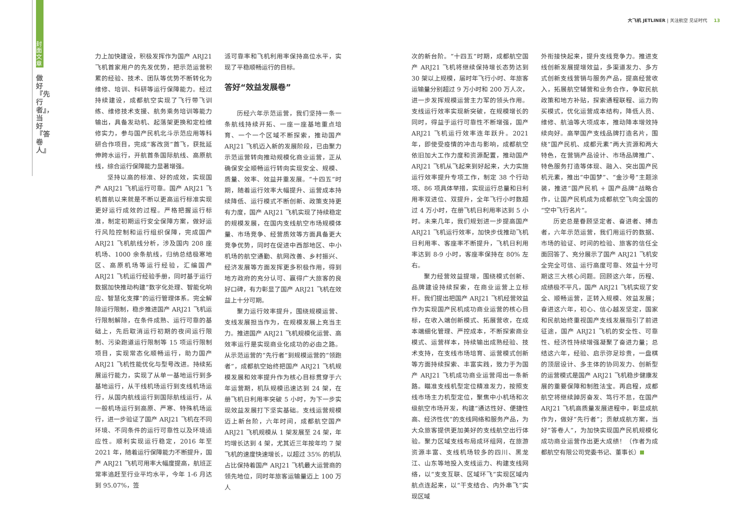封面文章
做好『先行者』，当好『答卷人』
大飞机 JETLINER | 关注航空 见证时代 13
力上加快建设，积极发挥作为国产 ARJ21 飞机首家用户的先发优势，把示范运营积累的经验、技术、团队等优势不断转化为维修、培训、科研等运行保障能力。经过持续建设，成都航空实现了飞行带飞训练、维修技术支援、航务乘务培训等能力输出，具备发动机、起落架更换和定检维修实力，参与国产民机北斗示范应用等科研合作项目，完成“客改货”首飞，获批延伸跨水运行，开航首条国际航线、高原航线，综合运行保障能力显著增强。
坚持以高的标准、好的成效，实现国产 ARJ21 飞机运行可靠。国产 ARJ21 飞机首航以来就是不断以更高运行标准实现更好运行成效的过程。严格把握运行标准，制定初期运行安全保障方案，做好运行风险控制和运行组织保障，完成国产 ARJ21 飞机航线分析，涉及国内 208 座机场、1000 余条航线，归纳总结极寒地区、高原机场等运行经验，汇编国产 ARJ21 飞机运行经验手册，同时基于运行数据加快推动构建“数字化处理、智能化响应、智慧化支撑”的运行管理体系。完全解除运行限制，稳步推进国产 ARJ21 飞机运行限制解除，在条件成熟、运行可靠的基础上，先后取消运行初期的夜间运行限制、污染跑道运行限制等 15 项运行限制项目，实现常态化顺畅运行，助力国产 ARJ21 飞机性能优化与型号改进。持续拓展运行能力，实现了从单一基地运行到多基地运行，从干线机场运行到支线机场运行，从国内航线运行到国际航线运行，从一般机场运行到高原、严寒、特殊机场运行，进一步验证了国产 ARJ21 飞机在不同环境、不同条件的运行可靠性以及环境适应性。顺利实现运行稳定，2016 年至 2021 年，随着运行保障能力不断提升，国产 ARJ21 飞机可用率大幅度提高，航班正常率追赶至行业平均水平，今年 1-6 月达到 95.07%，签
派可靠率和飞机利用率保持高位水平，实现了平稳顺畅运行的目标。
答好“效益发展卷”
历经六年示范运营，我们坚持一条一条航线持续开拓、一座一座基地重点培育、一个一个区域不断探索，推动国产 ARJ21 飞机迈入新的发展阶段，已由聚力示范运营转向推动规模化商业运营，正从确保安全顺畅运行转向实现安全、规模、质量、效率、效益并重发展。“十四五”时期，随着运行效率大幅提升、运营成本持续降低、运行模式不断创新、政策支持更有力度，国产 ARJ21 飞机实现了持续稳定的规模发展，在国内支线航空市场规模体量、市场竞争、经营质效等方面具备更大竞争优势，同时在促进中西部地区、中小机场的航空通勤、航网改善、乡村振兴、经济发展等方面发挥更多积极作用，得到地方政府的充分认可、赢得广大旅客的良好口碑，有力彰显了国产 ARJ21 飞机在效益上十分可期。
聚力运行效率提升，围绕规模运营、支线发展担当作为，在规模发展上充当主力。推进国产 ARJ21 飞机规模化运营、高效率运行是实现商业化成功的必由之路。从示范运营的“先行者”到规模运营的“领跑者”，成都航空始终把国产 ARJ21 飞机规模发展和效率提升作为核心目标贯穿于六年运营期，机队规模迅速达到 24 架，在册飞机日利用率突破 5 小时，为下一步实现效益发展打下坚实基础。支线运营规模迈上新台阶，六年时间，成都航空国产 ARJ21 飞机规模从 1 架发展至 24 架，年均增长达到 4 架，尤其近三年按年均 7 架飞机的速度快速增长，以超过 35% 的机队占比保持着国产 ARJ21 飞机最大运营商的领先地位，同时年旅客运输量迈上 100 万人
次的新台阶。“十四五”时期，成都航空国产 ARJ21 飞机将继续保持增长态势达到 30 架以上规模，届时年飞行小时、年旅客运输量分别超过 9 万小时和 200 万人次，进一步发挥规模运营主力军的领头作用。支线运行效率实现新突破，在规模增长的同时，得益于运行可靠性不断增强，国产 ARJ21 飞机运行效率连年跃升。2021 年，即使受疫情的冲击与影响，成都航空依旧加大工作力度和资源配置，推动国产 ARJ21 飞机从飞起来到好起来，大力实施运行效率提升专项工作，制定 38 个行动项、86 项具体举措，实现运行总量和日利用率双进位、双提升，全年飞行小时数超过 4 万小时，在册飞机日利用率达到 5 小时。未来几年，我们规划进一步提高国产 ARJ21 飞机运行效率，加快步伐推动飞机日利用率、客座率不断提升，飞机日利用率达到 8-9 小时，客座率保持在 80% 左右。
聚力经营效益提增，围绕模式创新、品牌建设持续探索，在商业运营上立标杆。我们提出把国产 ARJ21 飞机经营效益作为实现国产民机成功商业运营的核心目标，在收入端创新模式、拓展营收，在成本端细化管理、严控成本，不断探索商业模式、运营样本，持续输出成熟经验、技术支持，在支线市场培育、运营模式创新等方面持续探索、丰富实践，致力于为国产 ARJ21 飞机成功商业运营闯出一条新路。瞄准支线机型定位精准发力，按照支线市场主力机型定位，聚焦中小机场和次级航空市场开发，构建“通达性好、便捷性高、经济性优”的支线网络和服务产品，为大众旅客提供更加美好的支线航空出行体验。聚力区域支线布局成环组网，在旅游资源丰富、支线机场较多的四川、黑龙江、山东等地投入支线运力、构建支线网络，以“支支互联、区域环飞”实现区域内航点连起来，以“干支结合、内外串飞”实现区域
外衔接快起来，提升支线竞争力。推进支线创新发展提增效益，多渠道发力、多方式创新支线营销与服务产品，提高经营收入，拓展航空辅营和业务合作，争取民航政策和地方补贴，探索通程联程、运力购买模式，优化运营成本结构，降低人员、维修、航油等大项成本，推动降本增效持续向好。高举国产支线品牌打造名片，围绕“国产民机、成都元素”两大资源和两大特色，在营销产品设计、市场品牌推广、特色服务打造等体现、融入、突出国产民机元素，推出“中国梦”、“金沙号”主题涂装，推进“国产民机 + 国产品牌”战略合作，让国产民机成为成都航空飞向全国的“空中飞行名片”。
历史总是眷顾坚定者、奋进者、搏击者，六年示范运营，我们用运行的数据、市场的验证、时间的检验、旅客的信任全面回答了、充分展示了国产 ARJ21 飞机安全完全可信、运行高度可靠、效益十分可期这三大核心问题。回顾这六年，历程、成绩极不平凡，国产 ARJ21 飞机实现了安全、顺畅运营，正转入规模、效益发展；奋进这六年，初心、信心越发坚定，国家和民航始终重视国产支线发展指引了前进征途，国产 ARJ21 飞机的安全性、可靠性、经济性持续增强凝聚了奋进力量；总结这六年，经验、启示弥足珍贵，一盘棋的顶层设计、多主体的协同发力、创新型的运营模式是国产 ARJ21 飞机稳步健康发展的重要保障和制胜法宝。再启程，成都航空将继续踔厉奋发、笃行不怠，在国产 ARJ21 飞机高质量发展进程中，彰显成航作为，做好“先行者”；贡献成航方案，当好“答卷人”，为加快实现国产民机规模化成功商业运营作出更大成绩！（作者为成都航空有限公司党委书记、董事长）